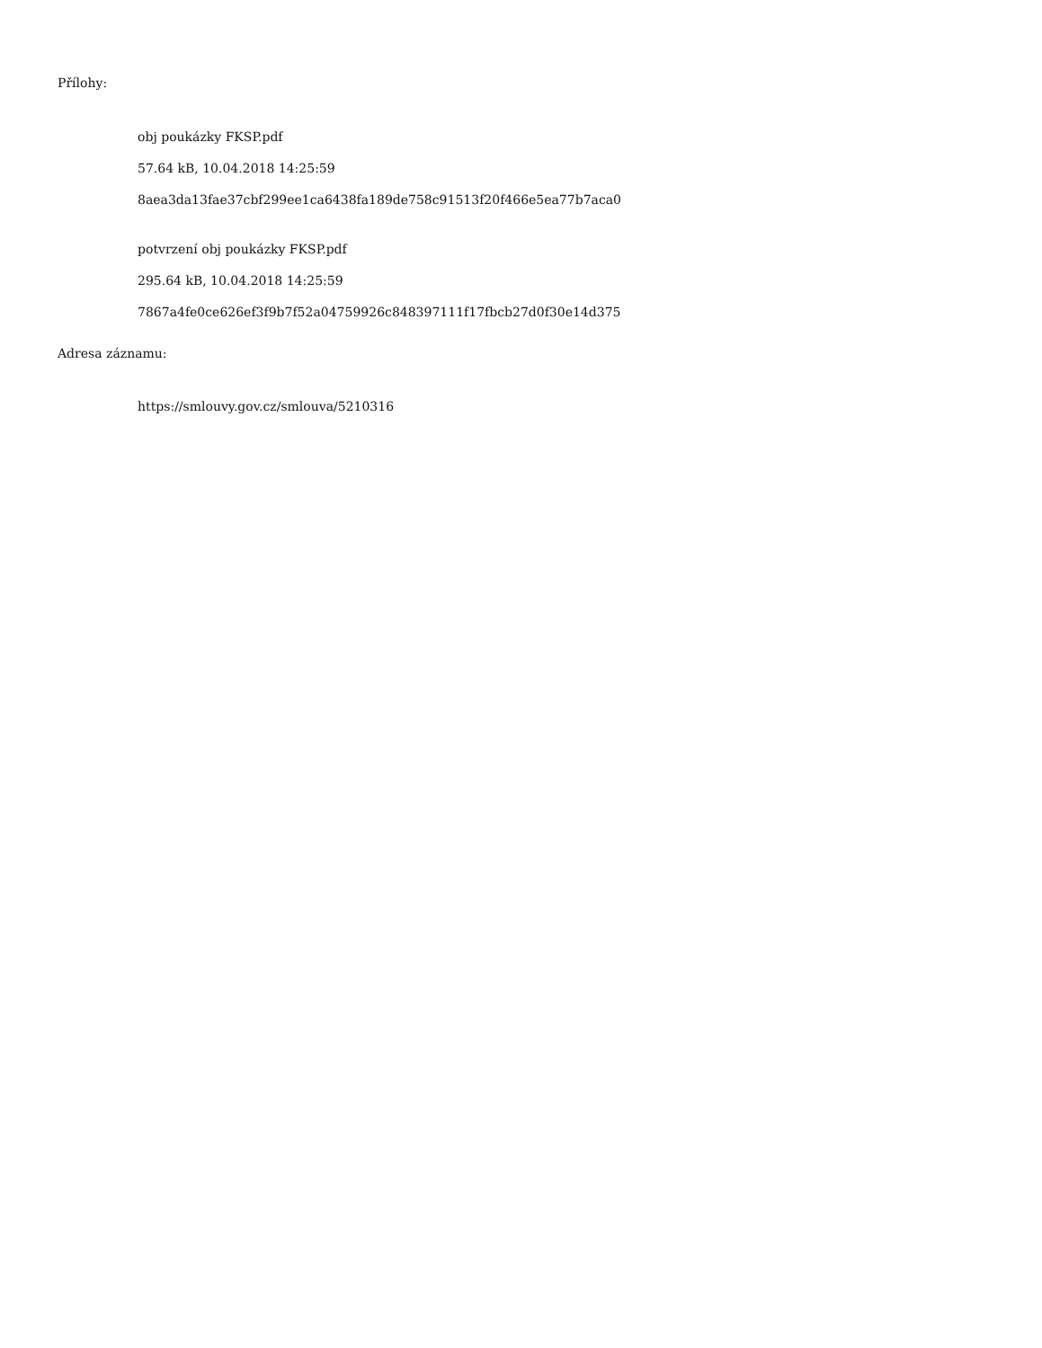Přílohy:
obj poukázky FKSP.pdf
57.64 kB, 10.04.2018 14:25:59
8aea3da13fae37cbf299ee1ca6438fa189de758c91513f20f466e5ea77b7aca0
potvrzení obj poukázky FKSP.pdf
295.64 kB, 10.04.2018 14:25:59
7867a4fe0ce626ef3f9b7f52a04759926c848397111f17fbcb27d0f30e14d375
Adresa záznamu:
https://smlouvy.gov.cz/smlouva/5210316